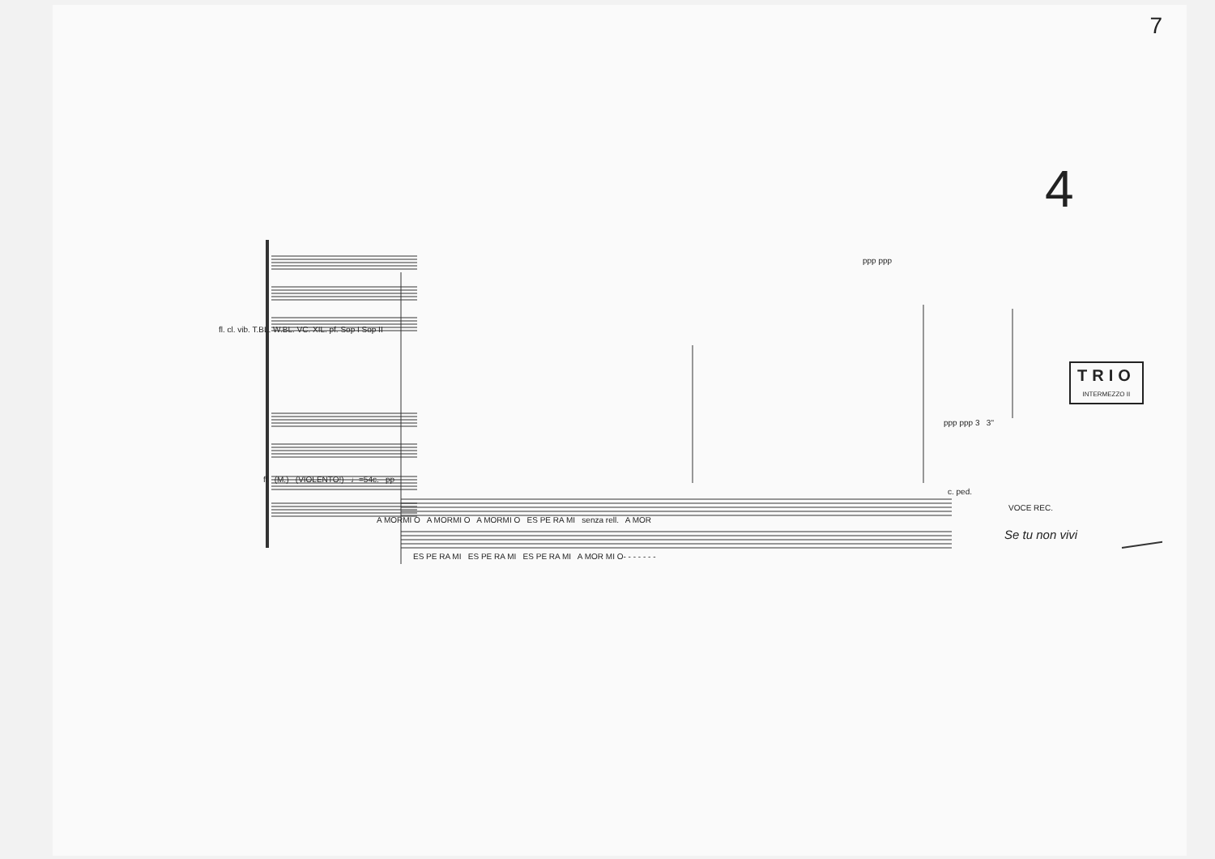7
4
fl. cl. vib. T.BL. W.BL. VC. XIL. pf. Sop I Sop II
ff (M.) (VIOLENTO!) ♩=54c. pp
A MORMI O A MORMI O A MORMI O ES PE RA MI senza rell. A MOR
ES PE RA MI ES PE RA MI ES PE RA MI A MOR MI O- - - - - - -
ppp ppp
ppp ppp 3 3"
c. ped.
TRIO
INTERMEZZO II
VOCE REC.
Se tu non vivi